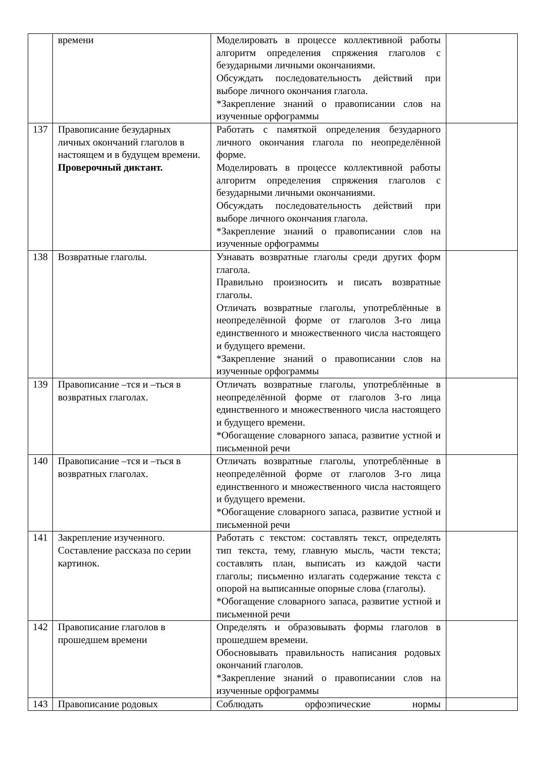| | времени | Моделировать в процессе коллективной работы алгоритм определения спряжения глаголов с безударными личными окончаниями. Обсуждать последовательность действий при выборе личного окончания глагола. *Закрепление знаний о правописании слов на изученные орфограммы | |
| 137 | Правописание безударных личных окончаний глаголов в настоящем и в будущем времени. Проверочный диктант. | Работать с памяткой определения безударного личного окончания глагола по неопределённой форме. Моделировать в процессе коллективной работы алгоритм определения спряжения глаголов с безударными личными окончаниями. Обсуждать последовательность действий при выборе личного окончания глагола. *Закрепление знаний о правописании слов на изученные орфограммы | |
| 138 | Возвратные глаголы. | Узнавать возвратные глаголы среди других форм глагола. Правильно произносить и писать возвратные глаголы. Отличать возвратные глаголы, употреблённые в неопределённой форме от глаголов 3-го лица единственного и множественного числа настоящего и будущего времени. *Закрепление знаний о правописании слов на изученные орфограммы | |
| 139 | Правописание –тся и –ться в возвратных глаголах. | Отличать возвратные глаголы, употреблённые в неопределённой форме от глаголов 3-го лица единственного и множественного числа настоящего и будущего времени. *Обогащение словарного запаса, развитие устной и письменной речи | |
| 140 | Правописание –тся и –ться в возвратных глаголах. | Отличать возвратные глаголы, употреблённые в неопределённой форме от глаголов 3-го лица единственного и множественного числа настоящего и будущего времени. *Обогащение словарного запаса, развитие устной и письменной речи | |
| 141 | Закрепление изученного. Составление рассказа по серии картинок. | Работать с текстом: составлять текст, определять тип текста, тему, главную мысль, части текста; составлять план, выписать из каждой части глаголы; письменно излагать содержание текста с опорой на выписанные опорные слова (глаголы). *Обогащение словарного запаса, развитие устной и письменной речи | |
| 142 | Правописание глаголов в прошедшем времени | Определять и образовывать формы глаголов в прошедшем времени. Обосновывать правильность написания родовых окончаний глаголов. *Закрепление знаний о правописании слов на изученные орфограммы | |
| 143 | Правописание родовых | Соблюдать орфоэпические нормы | |